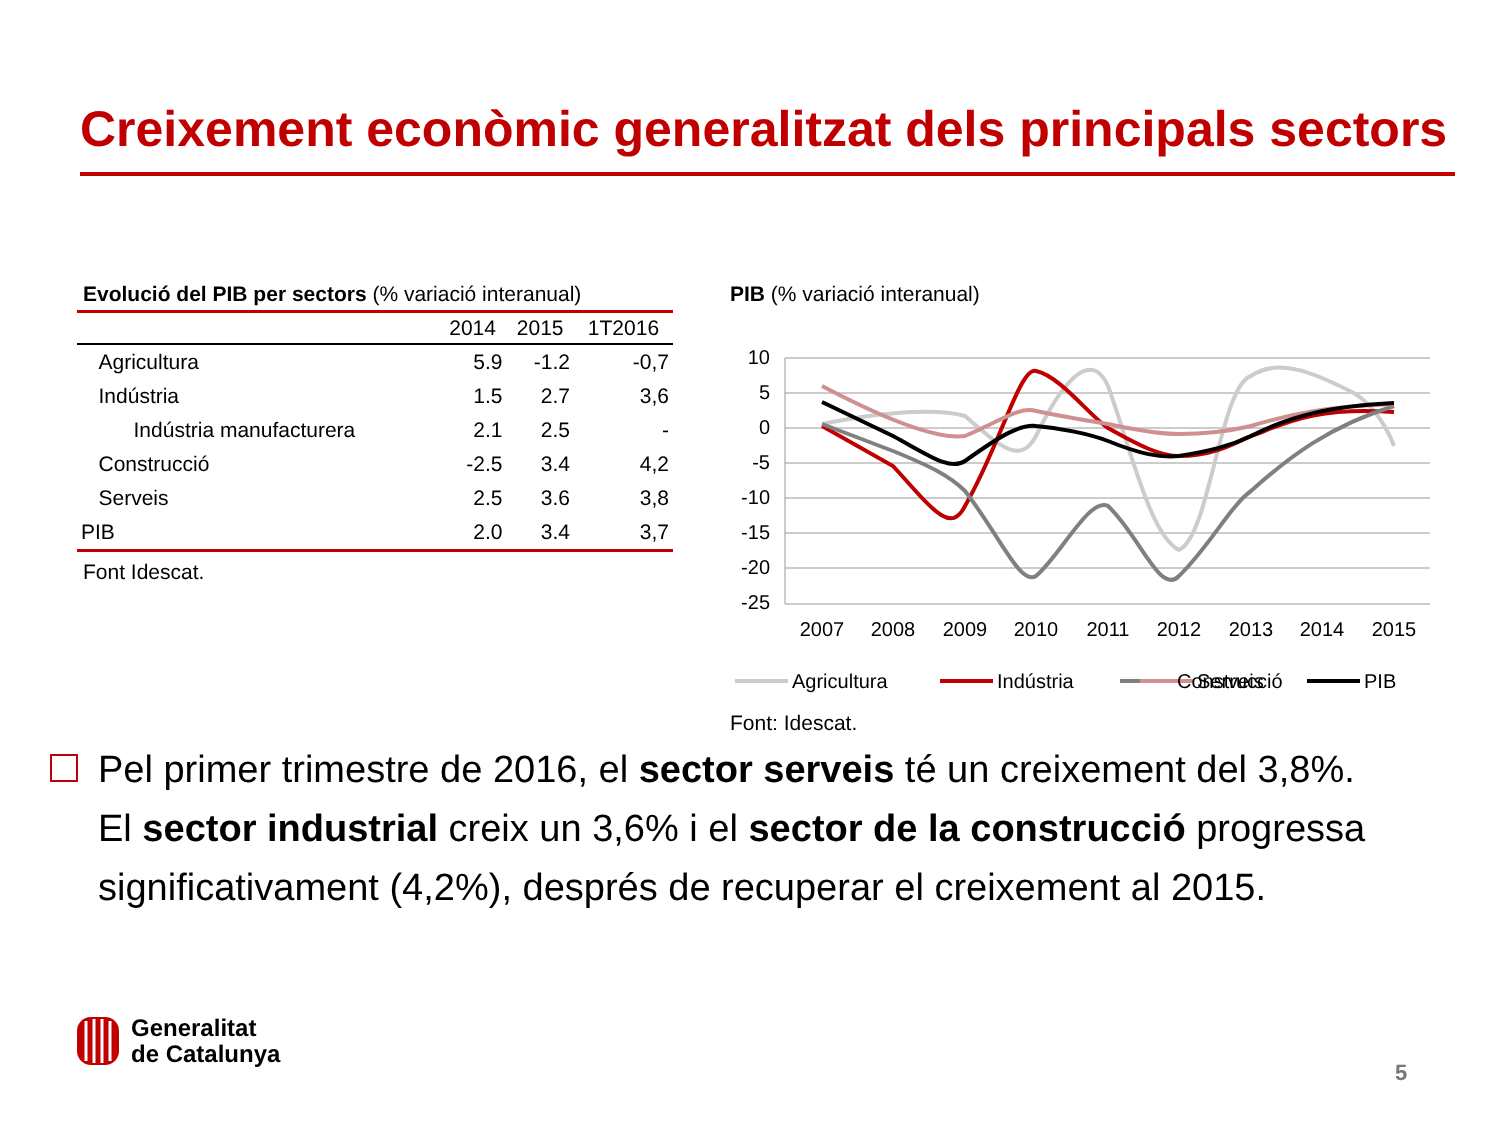Creixement econòmic generalitzat dels principals sectors
Evolució del PIB per sectors (% variació interanual)
| | 2014 | 2015 | 1T2016 |
| --- | --- | --- | --- |
| Agricultura | 5.9 | -1.2 | -0,7 |
| Indústria | 1.5 | 2.7 | 3,6 |
| Indústria manufacturera | 2.1 | 2.5 | - |
| Construcció | -2.5 | 3.4 | 4,2 |
| Serveis | 2.5 | 3.6 | 3,8 |
| PIB | 2.0 | 3.4 | 3,7 |
Font Idescat.
PIB (% variació interanual)
10
5
0
-5
-10
-15
-20
-25
2007
2008
2009
2010
2011
2012
2013
2014
2015
Agricultura
Indústria
Construcció
Serveis
PIB
Font: Idescat.
Pel primer trimestre de 2016, el sector serveis té un creixement del 3,8%. El sector industrial creix un 3,6% i el sector de la construcció progressa significativament (4,2%), després de recuperar el creixement al 2015.
Generalitat
de Catalunya
5